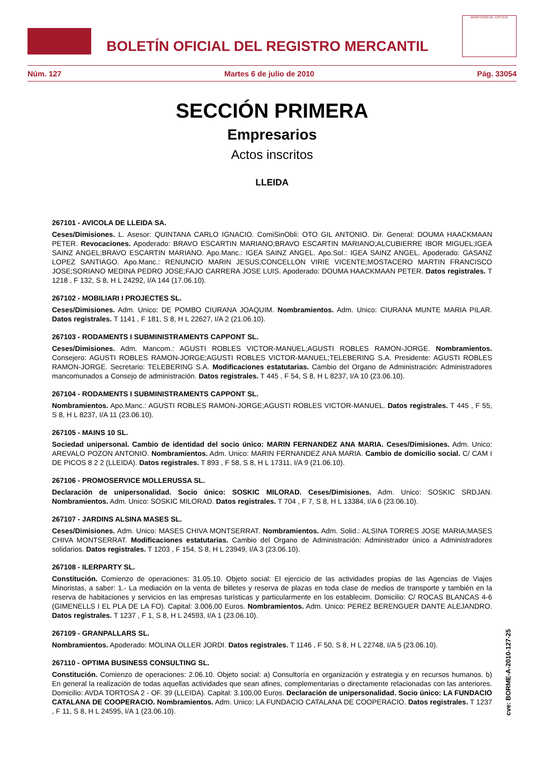BOLETÍN OFICIAL DEL REGISTRO MERCANTIL
MINISTERIO DE JUSTICIA
Núm. 127 Martes 6 de julio de 2010 Pág. 33054
SECCIÓN PRIMERA
Empresarios
Actos inscritos
LLEIDA
267101 - AVICOLA DE LLEIDA SA.
Ceses/Dimisiones. L. Asesor: QUINTANA CARLO IGNACIO. ComiSinObli: OTO GIL ANTONIO. Dir. General: DOUMA HAACKMAAN PETER. Revocaciones. Apoderado: BRAVO ESCARTIN MARIANO;BRAVO ESCARTIN MARIANO;ALCUBIERRE IBOR MIGUEL;IGEA SAINZ ANGEL;BRAVO ESCARTIN MARIANO. Apo.Manc.: IGEA SAINZ ANGEL. Apo.Sol.: IGEA SAINZ ANGEL. Apoderado: GASANZ LOPEZ SANTIAGO. Apo.Manc.: RENUNCIO MARIN JESUS;CONCELLON VIRIE VICENTE;MOSTACERO MARTIN FRANCISCO JOSE;SORIANO MEDINA PEDRO JOSE;FAJO CARRERA JOSE LUIS. Apoderado: DOUMA HAACKMAAN PETER. Datos registrales. T 1218 , F 132, S 8, H L 24292, I/A 144 (17.06.10).
267102 - MOBILIARI I PROJECTES SL.
Ceses/Dimisiones. Adm. Unico: DE POMBO CIURANA JOAQUIM. Nombramientos. Adm. Unico: CIURANA MUNTE MARIA PILAR. Datos registrales. T 1141 , F 181, S 8, H L 22627, I/A 2 (21.06.10).
267103 - RODAMENTS I SUBMINISTRAMENTS CAPPONT SL.
Ceses/Dimisiones. Adm. Mancom.: AGUSTI ROBLES VICTOR-MANUEL;AGUSTI ROBLES RAMON-JORGE. Nombramientos. Consejero: AGUSTI ROBLES RAMON-JORGE;AGUSTI ROBLES VICTOR-MANUEL;TELEBERING S.A. Presidente: AGUSTI ROBLES RAMON-JORGE. Secretario: TELEBERING S.A. Modificaciones estatutarias. Cambio del Organo de Administración: Administradores mancomunados a Consejo de administración. Datos registrales. T 445 , F 54, S 8, H L 8237, I/A 10 (23.06.10).
267104 - RODAMENTS I SUBMINISTRAMENTS CAPPONT SL.
Nombramientos. Apo.Manc.: AGUSTI ROBLES RAMON-JORGE;AGUSTI ROBLES VICTOR-MANUEL. Datos registrales. T 445 , F 55, S 8, H L 8237, I/A 11 (23.06.10).
267105 - MAINS 10 SL.
Sociedad unipersonal. Cambio de identidad del socio único: MARIN FERNANDEZ ANA MARIA. Ceses/Dimisiones. Adm. Unico: AREVALO POZON ANTONIO. Nombramientos. Adm. Unico: MARIN FERNANDEZ ANA MARIA. Cambio de domicilio social. C/ CAM I DE PICOS 8 2 2 (LLEIDA). Datos registrales. T 893 , F 58, S 8, H L 17311, I/A 9 (21.06.10).
267106 - PROMOSERVICE MOLLERUSSA SL.
Declaración de unipersonalidad. Socio único: SOSKIC MILORAD. Ceses/Dimisiones. Adm. Unico: SOSKIC SRDJAN. Nombramientos. Adm. Unico: SOSKIC MILORAD. Datos registrales. T 704 , F 7, S 8, H L 13384, I/A 6 (23.06.10).
267107 - JARDINS ALSINA MASES SL.
Ceses/Dimisiones. Adm. Unico: MASES CHIVA MONTSERRAT. Nombramientos. Adm. Solid.: ALSINA TORRES JOSE MARIA;MASES CHIVA MONTSERRAT. Modificaciones estatutarias. Cambio del Organo de Administración: Administrador único a Administradores solidarios. Datos registrales. T 1203 , F 154, S 8, H L 23949, I/A 3 (23.06.10).
267108 - ILERPARTY SL.
Constitución. Comienzo de operaciones: 31.05.10. Objeto social: El ejercicio de las actividades propias de las Agencias de Viajes Minoristas, a saber: 1.- La mediación en la venta de billetes y reserva de plazas en toda clase de medios de transporte y también en la reserva de habitaciones y servicios en las empresas turísticas y particularmente en los establecim. Domicilio: C/ ROCAS BLANCAS 4-6 (GIMENELLS I EL PLA DE LA FO). Capital: 3.006,00 Euros. Nombramientos. Adm. Unico: PEREZ BERENGUER DANTE ALEJANDRO. Datos registrales. T 1237 , F 1, S 8, H L 24593, I/A 1 (23.06.10).
267109 - GRANPALLARS SL.
Nombramientos. Apoderado: MOLINA OLLER JORDI. Datos registrales. T 1146 , F 50, S 8, H L 22748, I/A 5 (23.06.10).
267110 - OPTIMA BUSINESS CONSULTING SL.
Constitución. Comienzo de operaciones: 2.06.10. Objeto social: a) Consultoría en organización y estrategia y en recursos humanos. b) En general la realización de todas aquellas actividades que sean afines, complementarias o directamente relacionadas con las anteriores. Domicilio: AVDA TORTOSA 2 - OF. 39 (LLEIDA). Capital: 3.100,00 Euros. Declaración de unipersonalidad. Socio único: LA FUNDACIO CATALANA DE COOPERACIO. Nombramientos. Adm. Unico: LA FUNDACIO CATALANA DE COOPERACIO. Datos registrales. T 1237 , F 11, S 8, H L 24595, I/A 1 (23.06.10).
cve: BORME-A-2010-127-25